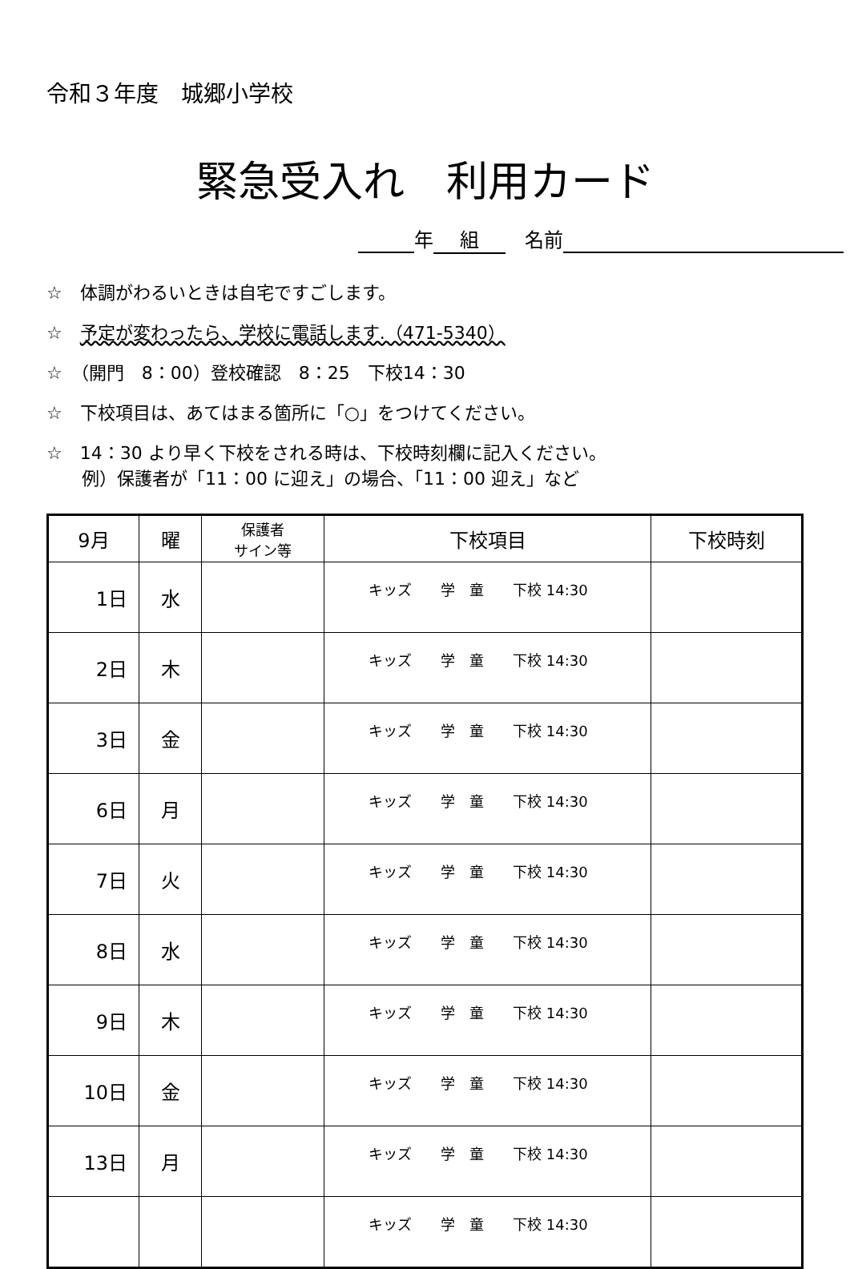令和３年度　城郷小学校
緊急受入れ　利用カード
年 組　名前
☆　体調がわるいときは自宅ですごします。
☆　予定が変わったら、学校に電話します.（471-5340）
☆　（開門　8：00）登校確認　8：25　下校14：30
☆　下校項目は、あてはまる箇所に「○」をつけてください。
☆　14：30 より早く下校をされる時は、下校時刻欄に記入ください。
　　例）保護者が「11：00 に迎え」の場合、「11：00 迎え」など
| 9月 | 曜 | 保護者 サイン等 | 下校項目 | 下校時刻 |
| --- | --- | --- | --- | --- |
| 1日 | 水 | | キッズ 学 童 下校 14:30 | |
| 2日 | 木 | | キッズ 学 童 下校 14:30 | |
| 3日 | 金 | | キッズ 学 童 下校 14:30 | |
| 6日 | 月 | | キッズ 学 童 下校 14:30 | |
| 7日 | 火 | | キッズ 学 童 下校 14:30 | |
| 8日 | 水 | | キッズ 学 童 下校 14:30 | |
| 9日 | 木 | | キッズ 学 童 下校 14:30 | |
| 10日 | 金 | | キッズ 学 童 下校 14:30 | |
| 13日 | 月 | | キッズ 学 童 下校 14:30 | |
| | | | キッズ 学 童 下校 14:30 | |